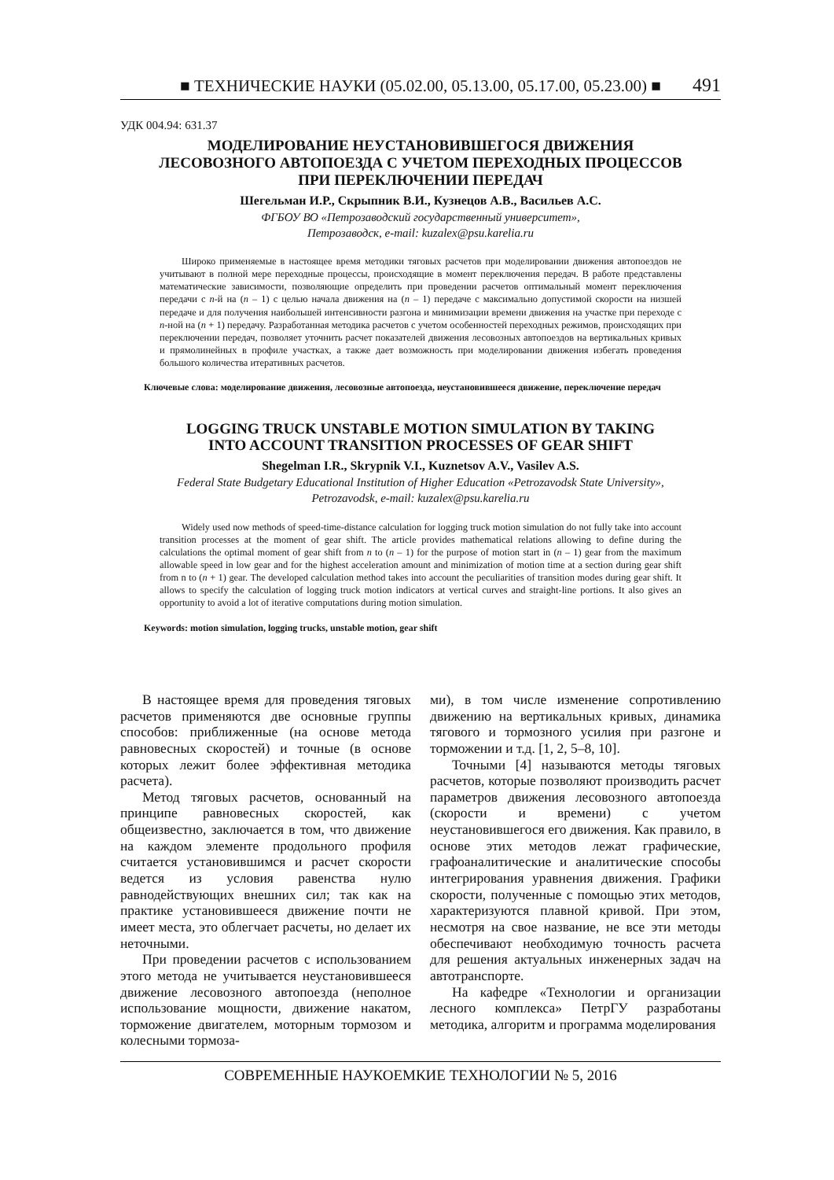■ ТЕХНИЧЕСКИЕ НАУКИ (05.02.00, 05.13.00, 05.17.00, 05.23.00) ■ 491
УДК 004.94: 631.37
МОДЕЛИРОВАНИЕ НЕУСТАНОВИВШЕГОСЯ ДВИЖЕНИЯ
ЛЕСОВОЗНОГО АВТОПОЕЗДА С УЧЕТОМ ПЕРЕХОДНЫХ ПРОЦЕССОВ
ПРИ ПЕРЕКЛЮЧЕНИИ ПЕРЕДАЧ
Шегельман И.Р., Скрыпник В.И., Кузнецов А.В., Васильев А.С.
ФГБОУ ВО «Петрозаводский государственный университет»,
Петрозаводск, e-mail: kuzalex@psu.karelia.ru
Широко применяемые в настоящее время методики тяговых расчетов при моделировании движения автопоездов не учитывают в полной мере переходные процессы, происходящие в момент переключения передач. В работе представлены математические зависимости, позволяющие определить при проведении расчетов оптимальный момент переключения передачи с n-й на (n – 1) с целью начала движения на (n – 1) передаче с максимально допустимой скорости на низшей передаче и для получения наибольшей интенсивности разгона и минимизации времени движения на участке при переходе с n-ной на (n + 1) передачу. Разработанная методика расчетов с учетом особенностей переходных режимов, происходящих при переключении передач, позволяет уточнить расчет показателей движения лесовозных автопоездов на вертикальных кривых и прямолинейных в профиле участках, а также дает возможность при моделировании движения избегать проведения большого количества итеративных расчетов.
Ключевые слова: моделирование движения, лесовозные автопоезда, неустановившееся движение, переключение передач
LOGGING TRUCK UNSTABLE MOTION SIMULATION BY TAKING
INTO ACCOUNT TRANSITION PROCESSES OF GEAR SHIFT
Shegelman I.R., Skrypnik V.I., Kuznetsov A.V., Vasilev A.S.
Federal State Budgetary Educational Institution of Higher Education «Petrozavodsk State University»,
Petrozavodsk, e-mail: kuzalex@psu.karelia.ru
Widely used now methods of speed-time-distance calculation for logging truck motion simulation do not fully take into account transition processes at the moment of gear shift. The article provides mathematical relations allowing to define during the calculations the optimal moment of gear shift from n to (n – 1) for the purpose of motion start in (n – 1) gear from the maximum allowable speed in low gear and for the highest acceleration amount and minimization of motion time at a section during gear shift from n to (n + 1) gear. The developed calculation method takes into account the peculiarities of transition modes during gear shift. It allows to specify the calculation of logging truck motion indicators at vertical curves and straight-line portions. It also gives an opportunity to avoid a lot of iterative computations during motion simulation.
Keywords: motion simulation, logging trucks, unstable motion, gear shift
В настоящее время для проведения тяговых расчетов применяются две основные группы способов: приближенные (на основе метода равновесных скоростей) и точные (в основе которых лежит более эффективная методика расчета).
Метод тяговых расчетов, основанный на принципе равновесных скоростей, как общеизвестно, заключается в том, что движение на каждом элементе продольного профиля считается установившимся и расчет скорости ведется из условия равенства нулю равнодействующих внешних сил; так как на практике установившееся движение почти не имеет места, это облегчает расчеты, но делает их неточными.
При проведении расчетов с использованием этого метода не учитывается неустановившееся движение лесовозного автопоезда (неполное использование мощности, движение накатом, торможение двигателем, моторным тормозом и колесными тормоза-
ми), в том числе изменение сопротивлению движению на вертикальных кривых, динамика тягового и тормозного усилия при разгоне и торможении и т.д. [1, 2, 5–8, 10].
Точными [4] называются методы тяговых расчетов, которые позволяют производить расчет параметров движения лесовозного автопоезда (скорости и времени) с учетом неустановившегося его движения. Как правило, в основе этих методов лежат графические, графоаналитические и аналитические способы интегрирования уравнения движения. Графики скорости, полученные с помощью этих методов, характеризуются плавной кривой. При этом, несмотря на свое название, не все эти методы обеспечивают необходимую точность расчета для решения актуальных инженерных задач на автотранспорте.
На кафедре «Технологии и организации лесного комплекса» ПетрГУ разработаны методика, алгоритм и программа моделирования
СОВРЕМЕННЫЕ НАУКОЕМКИЕ ТЕХНОЛОГИИ № 5, 2016